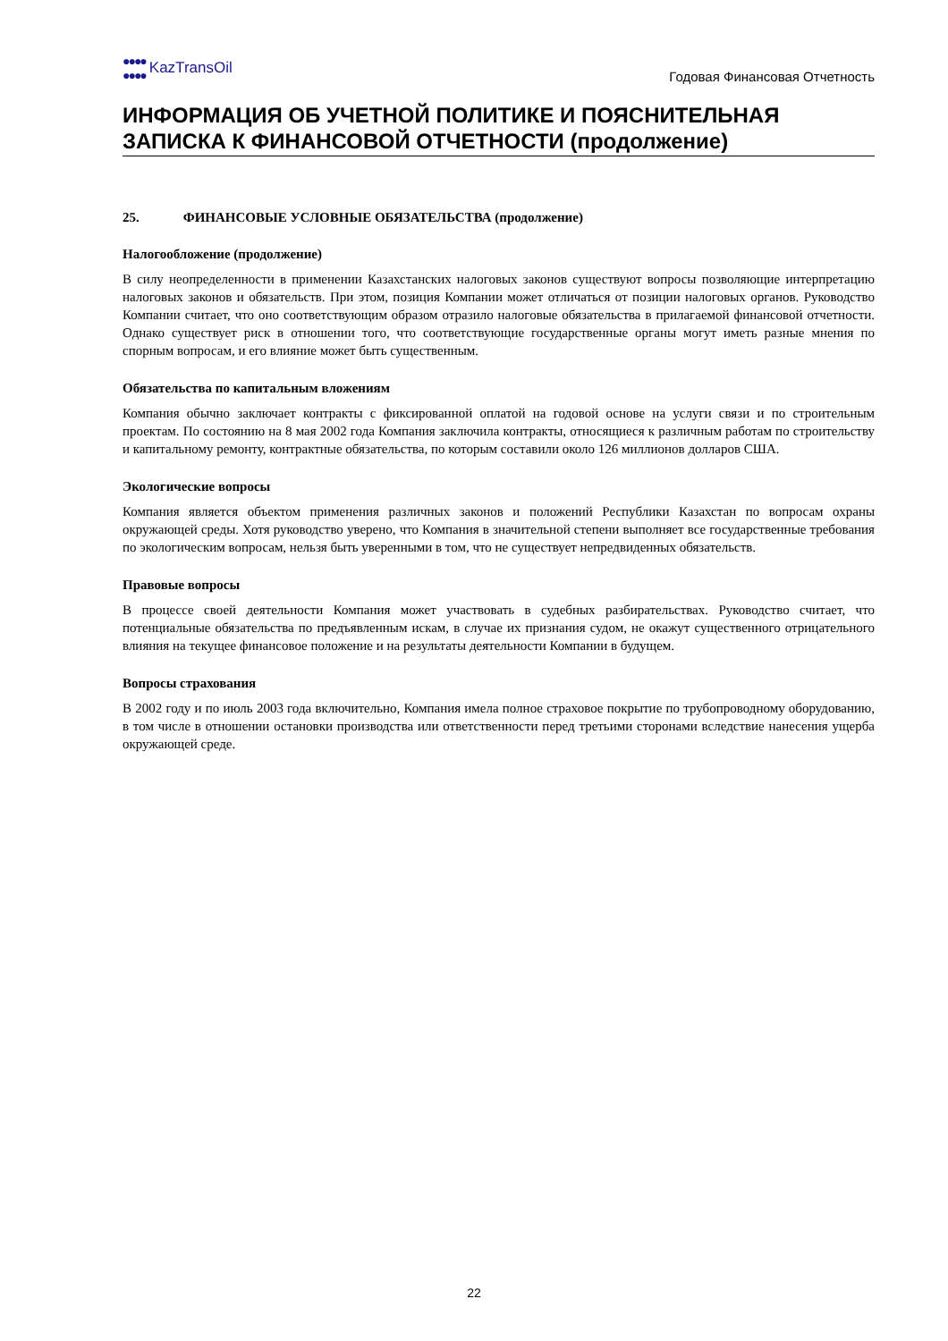●●●●
●●●● KazTransOil
Годовая Финансовая Отчетность
ИНФОРМАЦИЯ ОБ УЧЕТНОЙ ПОЛИТИКЕ И ПОЯСНИТЕЛЬНАЯ ЗАПИСКА К ФИНАНСОВОЙ ОТЧЕТНОСТИ (продолжение)
25. ФИНАНСОВЫЕ УСЛОВНЫЕ ОБЯЗАТЕЛЬСТВА (продолжение)
Налогообложение (продолжение)
В силу неопределенности в применении Казахстанских налоговых законов существуют вопросы позволяющие интерпретацию налоговых законов и обязательств. При этом, позиция Компании может отличаться от позиции налоговых органов. Руководство Компании считает, что оно соответствующим образом отразило налоговые обязательства в прилагаемой финансовой отчетности. Однако существует риск в отношении того, что соответствующие государственные органы могут иметь разные мнения по спорным вопросам, и его влияние может быть существенным.
Обязательства по капитальным вложениям
Компания обычно заключает контракты с фиксированной оплатой на годовой основе на услуги связи и по строительным проектам. По состоянию на 8 мая 2002 года Компания заключила контракты, относящиеся к различным работам по строительству и капитальному ремонту, контрактные обязательства, по которым составили около 126 миллионов долларов США.
Экологические вопросы
Компания является объектом применения различных законов и положений Республики Казахстан по вопросам охраны окружающей среды. Хотя руководство уверено, что Компания в значительной степени выполняет все государственные требования по экологическим вопросам, нельзя быть уверенными в том, что не существует непредвиденных обязательств.
Правовые вопросы
В процессе своей деятельности Компания может участвовать в судебных разбирательствах. Руководство считает, что потенциальные обязательства по предъявленным искам, в случае их признания судом, не окажут существенного отрицательного влияния на текущее финансовое положение и на результаты деятельности Компании в будущем.
Вопросы страхования
В 2002 году и по июль 2003 года включительно, Компания имела полное страховое покрытие по трубопроводному оборудованию, в том числе в отношении остановки производства или ответственности перед третьими сторонами вследствие нанесения ущерба окружающей среде.
22